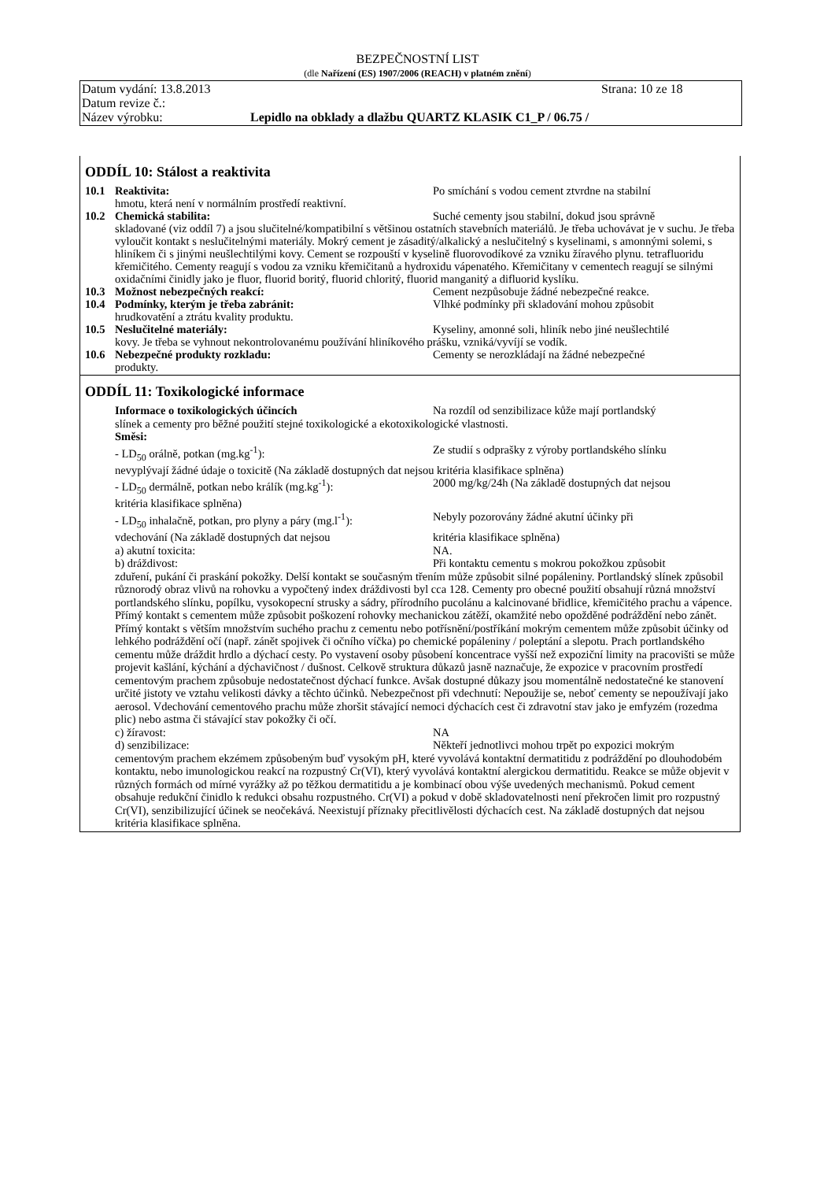BEZPEČNOSTNÍ LIST
(dle Nařízení (ES) 1907/2006 (REACH) v platném znění)
Datum vydání: 13.8.2013 Strana: 10 ze 18
Datum revize č.:
Název výrobku: Lepidlo na obklady a dlažbu QUARTZ KLASIK C1_P / 06.75 /
ODDÍL 10: Stálost a reaktivita
10.1 Reaktivita: Po smíchání s vodou cement ztvrdne na stabilní
hmotu, která není v normálním prostředí reaktivní.
10.2 Chemická stabilita: Suché cementy jsou stabilní, dokud jsou správně
skladované (viz oddíl 7) a jsou slučitelné/kompatibilní s většinou ostatních stavebních materiálů. Je třeba uchovávat je v suchu. Je třeba vyloučit kontakt s neslučitelnými materiály. Mokrý cement je zásaditý/alkalický a neslučitelný s kyselinami, s amonnými solemi, s hliníkem či s jinými neušlechtilými kovy. Cement se rozpouští v kyselině fluorovodíkové za vzniku žíravého plynu. tetrafluoridu křemičitého. Cementy reagují s vodou za vzniku křemičitanů a hydroxidu vápenatého. Křemičitany v cementech reagují se silnými oxidačními činidly jako je fluor, fluorid boritý, fluorid chloritý, fluorid manganitý a difluorid kyslíku.
10.3 Možnost nebezpečných reakcí: Cement nezpůsobuje žádné nebezpečné reakce.
10.4 Podmínky, kterým je třeba zabránit: Vlhké podmínky při skladování mohou způsobit
hrudkovatění a ztrátu kvality produktu.
10.5 Neslučitelné materiály: Kyseliny, amonné soli, hliník nebo jiné neušlechtilé
kovy. Je třeba se vyhnout nekontrolovanému používání hliníkového prášku, vzniká/vyvíjí se vodík.
10.6 Nebezpečné produkty rozkladu: Cementy se nerozkládají na žádné nebezpečné
produkty.
ODDÍL 11: Toxikologické informace
Informace o toxikologických účincích Na rozdíl od senzibilizace kůže mají portlandský
slínek a cementy pro běžné použití stejné toxikologické a ekotoxikologické vlastnosti.
Směsi:
- LD<sub>50</sub> orálně, potkan (mg.kg<sup>-1</sup>): Ze studií s odprašky z výroby portlandského slínku
nevyplývají žádné údaje o toxicitě (Na základě dostupných dat nejsou kritéria klasifikace splněna)
- LD<sub>50</sub> dermálně, potkan nebo králík (mg.kg<sup>-1</sup>): 2000 mg/kg/24h (Na základě dostupných dat nejsou
kritéria klasifikace splněna)
- LD<sub>50</sub> inhalačně, potkan, pro plyny a páry (mg.l<sup>-1</sup>): Nebyly pozorovány žádné akutní účinky při
vdechování (Na základě dostupných dat nejsou kritéria klasifikace splněna)
a) akutní toxicita: NA.
b) dráždivost: Při kontaktu cementu s mokrou pokožkou způsobit
zduření, pukání či praskání pokožky. Delší kontakt se současným třením může způsobit silné popáleniny. Portlandský slínek způsobil různorodý obraz vlivů na rohovku a vypočtený index dráždivosti byl cca 128. Cementy pro obecné použití obsahují různá množství portlandského slínku, popílku, vysokopecní strusky a sádry, přírodního pucolánu a kalcinované břidlice, křemičitého prachu a vápence. Přímý kontakt s cementem může způsobit poškození rohovky mechanickou zátěží, okamžité nebo opožděné podráždění nebo zánět. Přímý kontakt s větším množstvím suchého prachu z cementu nebo potřísnění/postříkání mokrým cementem může způsobit účinky od lehkého podráždění očí (např. zánět spojivek či očního víčka) po chemické popáleniny / poleptání a slepotu. Prach portlandského cementu může dráždit hrdlo a dýchací cesty. Po vystavení osoby působení koncentrace vyšší než expoziční limity na pracovišti se může projevit kašlání, kýchání a dýchavičnost / dušnost. Celkově struktura důkazů jasně naznačuje, že expozice v pracovním prostředí cementovým prachem způsobuje nedostatečnost dýchací funkce. Avšak dostupné důkazy jsou momentálně nedostatečné ke stanovení určité jistoty ve vztahu velikosti dávky a těchto účinků. Nebezpečnost při vdechnutí: Nepoužije se, neboť cementy se nepoužívají jako aerosol. Vdechování cementového prachu může zhoršit stávající nemoci dýchacích cest či zdravotní stav jako je emfyzém (rozedma plic) nebo astma či stávající stav pokožky či očí.
c) žíravost: NA
d) senzibilizace: Někteří jednotlivci mohou trpět po expozici mokrým
cementovým prachem ekzémem způsobeným buď vysokým pH, které vyvolává kontaktní dermatitidu z podráždění po dlouhodobém kontaktu, nebo imunologickou reakcí na rozpustný Cr(VI), který vyvolává kontaktní alergickou dermatitidu. Reakce se může objevit v různých formách od mírné vyrážky až po těžkou dermatitidu a je kombinací obou výše uvedených mechanismů. Pokud cement obsahuje redukční činidlo k redukci obsahu rozpustného. Cr(VI) a pokud v době skladovatelnosti není překročen limit pro rozpustný Cr(VI), senzibilizující účinek se neočekává. Neexistují příznaky přecitlivělosti dýchacích cest. Na základě dostupných dat nejsou kritéria klasifikace splněna.